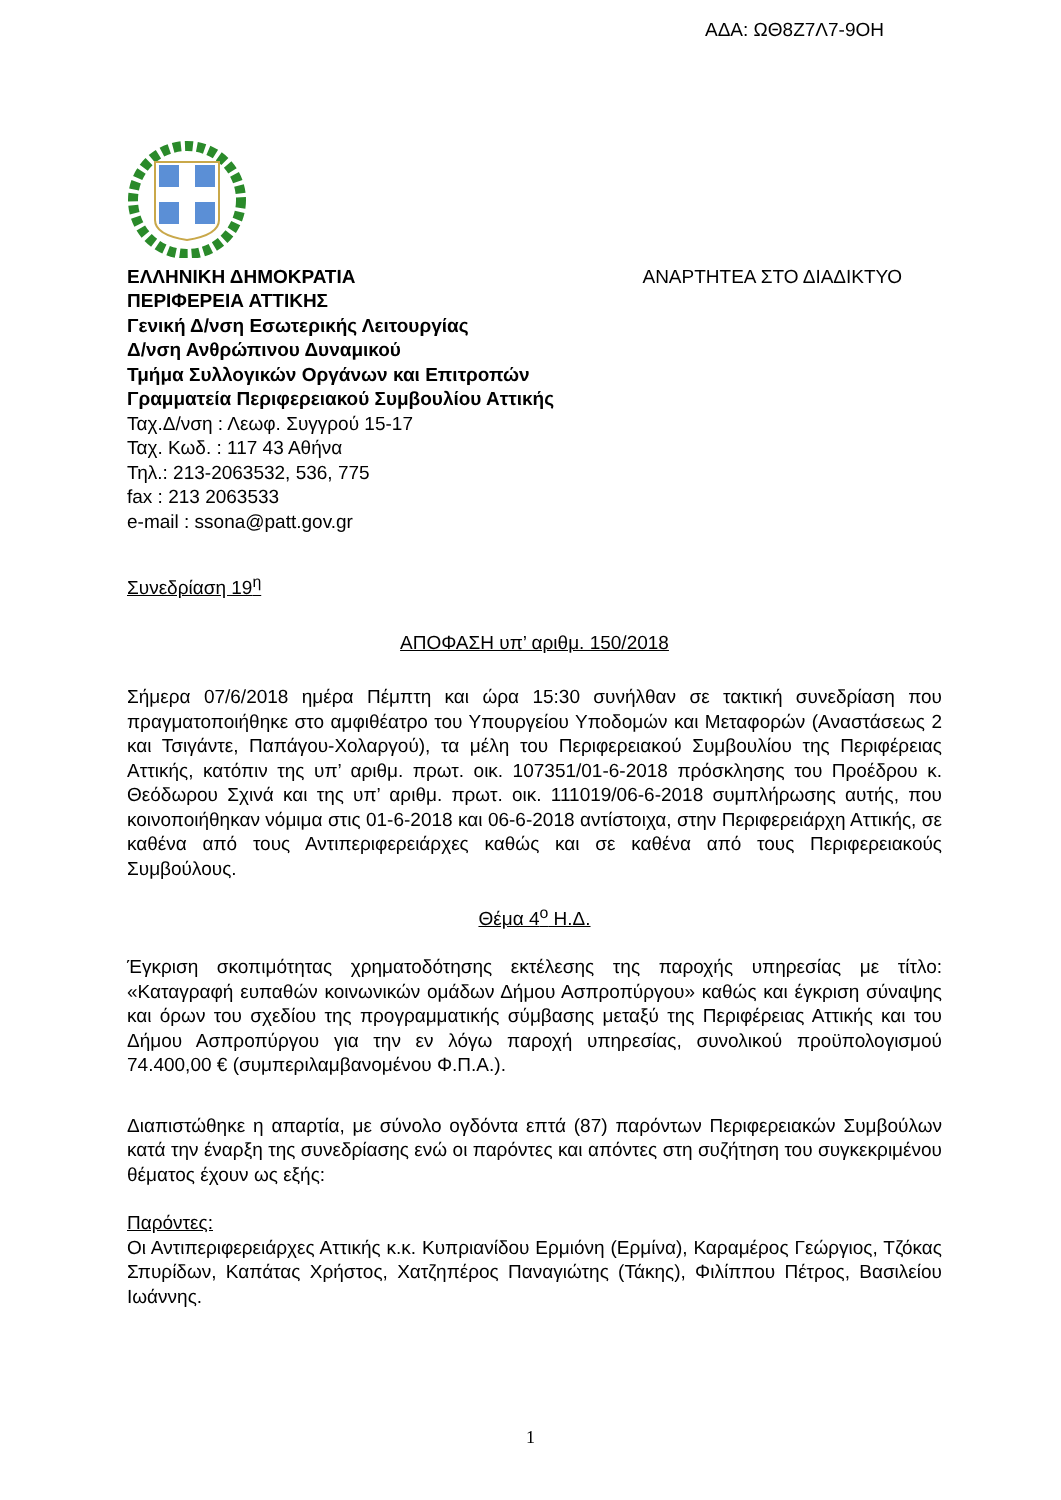ΑΔΑ: ΩΘ8Ζ7Λ7-9ΟΗ
ΕΛΛΗΝΙΚΗ ΔΗΜΟΚΡΑΤΙΑ ΑΝΑΡΤΗΤΕΑ ΣΤΟ ΔΙΑΔΙΚΤΥΟ
ΠΕΡΙΦΕΡΕΙΑ ΑΤΤΙΚΗΣ
Γενική Δ/νση Εσωτερικής Λειτουργίας
Δ/νση Ανθρώπινου Δυναμικού
Τμήμα Συλλογικών Οργάνων και Επιτροπών
Γραμματεία Περιφερειακού Συμβουλίου Αττικής
Ταχ.Δ/νση : Λεωφ. Συγγρού 15-17
Ταχ. Κωδ. : 117 43 Αθήνα
Τηλ.: 213-2063532, 536, 775
fax : 213 2063533
e-mail : ssona@patt.gov.gr
Συνεδρίαση 19<sup>η</sup>
ΑΠΟΦΑΣΗ υπ’ αριθμ. 150/2018
Σήμερα 07/6/2018 ημέρα Πέμπτη και ώρα 15:30 συνήλθαν σε τακτική συνεδρίαση που πραγματοποιήθηκε στο αμφιθέατρο του Υπουργείου Υποδομών και Μεταφορών (Αναστάσεως 2 και Τσιγάντε, Παπάγου-Χολαργού), τα μέλη του Περιφερειακού Συμβουλίου της Περιφέρειας Αττικής, κατόπιν της υπ’ αριθμ. πρωτ. οικ. 107351/01-6-2018 πρόσκλησης του Προέδρου κ. Θεόδωρου Σχινά και της υπ’ αριθμ. πρωτ. οικ. 111019/06-6-2018 συμπλήρωσης αυτής, που κοινοποιήθηκαν νόμιμα στις 01-6-2018 και 06-6-2018 αντίστοιχα, στην Περιφερειάρχη Αττικής, σε καθένα από τους Αντιπεριφερειάρχες καθώς και σε καθένα από τους Περιφερειακούς Συμβούλους.
Θέμα 4<sup>ο</sup> Η.Δ.
Έγκριση σκοπιμότητας χρηματοδότησης εκτέλεσης της παροχής υπηρεσίας με τίτλο: «Καταγραφή ευπαθών κοινωνικών ομάδων Δήμου Ασπροπύργου» καθώς και έγκριση σύναψης και όρων του σχεδίου της προγραμματικής σύμβασης μεταξύ της Περιφέρειας Αττικής και του Δήμου Ασπροπύργου για την εν λόγω παροχή υπηρεσίας, συνολικού προϋπολογισμού 74.400,00 € (συμπεριλαμβανομένου Φ.Π.Α.).
Διαπιστώθηκε η απαρτία, με σύνολο ογδόντα επτά (87) παρόντων Περιφερειακών Συμβούλων κατά την έναρξη της συνεδρίασης ενώ οι παρόντες και απόντες στη συζήτηση του συγκεκριμένου θέματος έχουν ως εξής:
Παρόντες:
Οι Αντιπεριφερειάρχες Αττικής κ.κ. Κυπριανίδου Ερμιόνη (Ερμίνα), Καραμέρος Γεώργιος, Τζόκας Σπυρίδων, Καπάτας Χρήστος, Χατζηπέρος Παναγιώτης (Τάκης), Φιλίππου Πέτρος, Βασιλείου Ιωάννης.
1